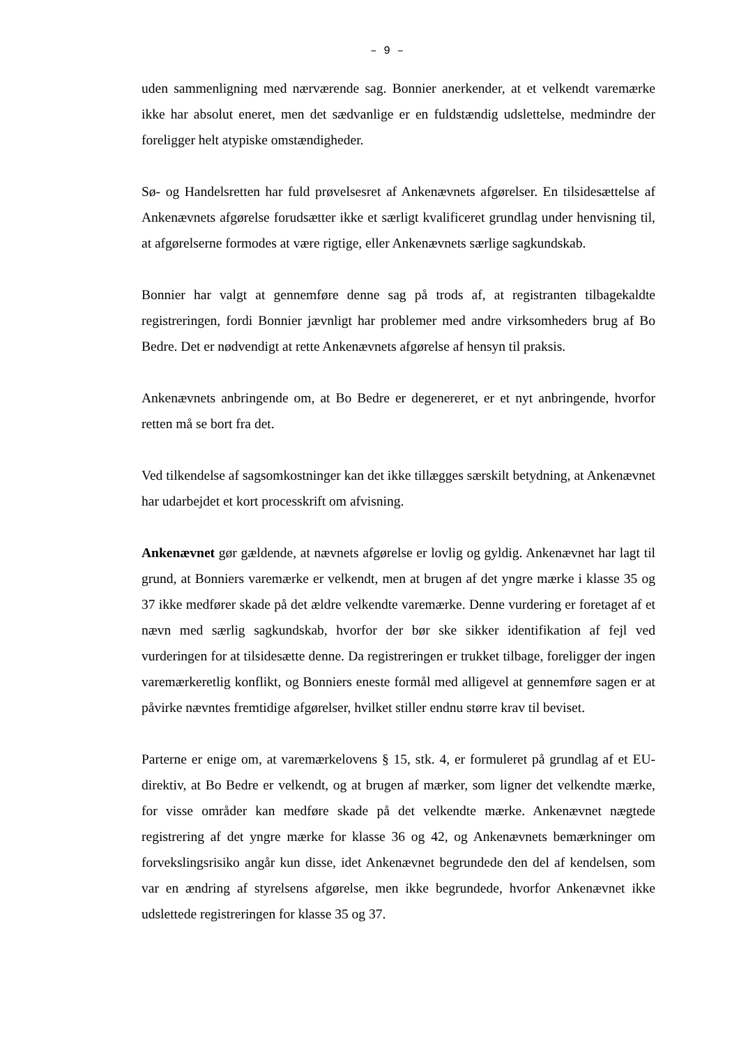– 9 –
uden sammenligning med nærværende sag. Bonnier anerkender, at et velkendt vare­mærke ikke har absolut eneret, men det sædvanlige er en fuldstændig udslettelse, medmindre der foreligger helt atypiske omstændigheder.
Sø- og Handelsretten har fuld prøvelsesret af Ankenævnets afgørelser. En tilsidesæt­telse af Ankenævnets afgørelse forudsætter ikke et særligt kvalificeret grundlag un­der henvisning til, at afgørelserne formodes at være rigtige, eller Ankenævnets særli­ge sagkundskab.
Bonnier har valgt at gennemføre denne sag på trods af, at registranten tilbagekaldte registreringen, fordi Bonnier jævnligt har problemer med andre virksomheders brug af Bo Bedre. Det er nødvendigt at rette Ankenævnets afgørelse af hensyn til praksis.
Ankenævnets anbringende om, at Bo Bedre er degenereret, er et nyt anbringende, hvorfor retten må se bort fra det.
Ved tilkendelse af sagsomkostninger kan det ikke tillægges særskilt betydning, at Ankenævnet har udarbejdet et kort processkrift om afvisning.
Ankenævnet gør gældende, at nævnets afgørelse er lovlig og gyldig. Ankenævnet har lagt til grund, at Bonniers varemærke er velkendt, men at brugen af det yngre mærke i klasse 35 og 37 ikke medfører skade på det ældre velkendte varemærke. Denne vurdering er foretaget af et nævn med særlig sagkundskab, hvorfor der bør ske sikker identifikation af fejl ved vurderingen for at tilsidesætte denne. Da registre­ringen er trukket tilbage, foreligger der ingen varemærkeretlig konflikt, og Bonniers eneste formål med alligevel at gennemføre sagen er at påvirke nævntes fremtidige afgørelser, hvilket stiller endnu større krav til beviset.
Parterne er enige om, at varemærkelovens § 15, stk. 4, er formuleret på grundlag af et EU-direktiv, at Bo Bedre er velkendt, og at brugen af mærker, som ligner det vel­kendte mærke, for visse områder kan medføre skade på det velkendte mærke. Anke­nævnet nægtede registrering af det yngre mærke for klasse 36 og 42, og Ankenæv­nets bemærkninger om forvekslingsrisiko angår kun disse, idet Ankenævnet begrun­dede den del af kendelsen, som var en ændring af styrelsens afgørelse, men ikke be­grundede, hvorfor Ankenævnet ikke udslettede registreringen for klasse 35 og 37.